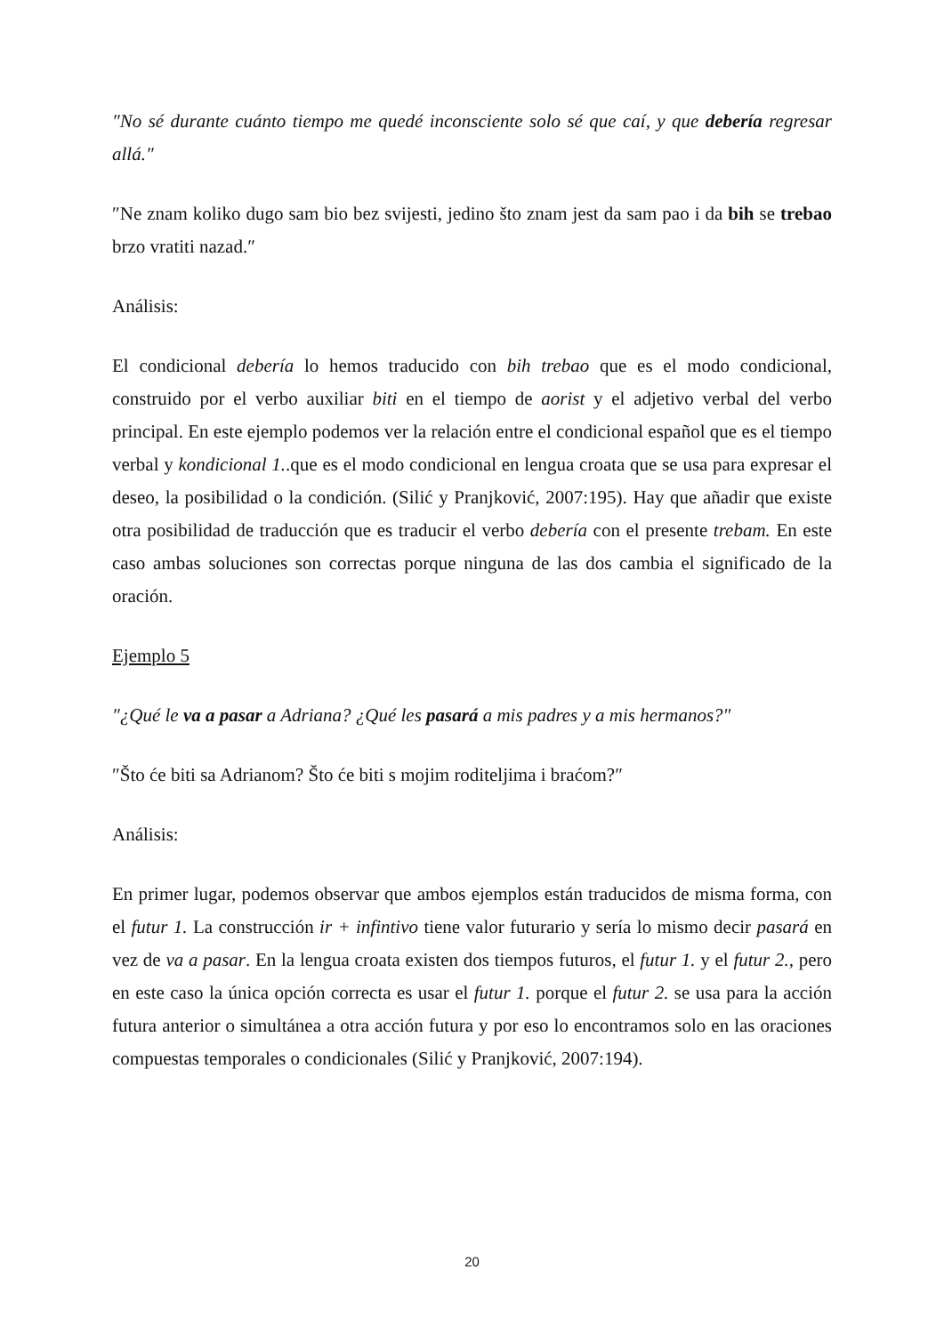″No sé durante cuánto tiempo me quedé inconsciente solo sé que caí, y que debería regresar allá.″
″Ne znam koliko dugo sam bio bez svijesti, jedino što znam jest da sam pao i da bih se trebao brzo vratiti nazad.″
Análisis:
El condicional debería lo hemos traducido con bih trebao que es el modo condicional, construido por el verbo auxiliar biti en el tiempo de aorist y el adjetivo verbal del verbo principal. En este ejemplo podemos ver la relación entre el condicional español que es el tiempo verbal y kondicional 1..que es el modo condicional en lengua croata que se usa para expresar el deseo, la posibilidad o la condición. (Silić y Pranjković, 2007:195). Hay que añadir que existe otra posibilidad de traducción que es traducir el verbo debería con el presente trebam. En este caso ambas soluciones son correctas porque ninguna de las dos cambia el significado de la oración.
Ejemplo 5
″¿Qué le va a pasar a Adriana? ¿Qué les pasará a mis padres y a mis hermanos?″
″Što će biti sa Adrianom? Što će biti s mojim roditeljima i braćom?″
Análisis:
En primer lugar, podemos observar que ambos ejemplos están traducidos de misma forma, con el futur 1. La construcción ir + infintivo tiene valor futurario y sería lo mismo decir pasará en vez de va a pasar. En la lengua croata existen dos tiempos futuros, el futur 1. y el futur 2., pero en este caso la única opción correcta es usar el futur 1. porque el futur 2. se usa para la acción futura anterior o simultánea a otra acción futura y por eso lo encontramos solo en las oraciones compuestas temporales o condicionales (Silić y Pranjković, 2007:194).
20